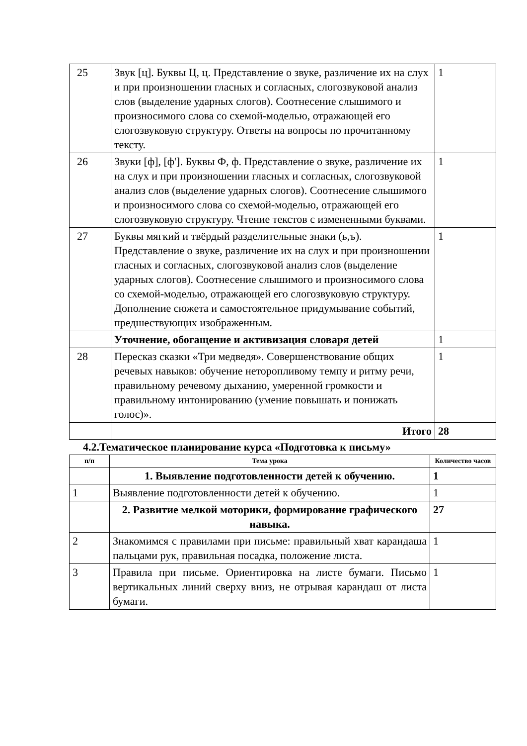| 25 | Звук [ц]. Буквы Ц, ц. Представление о звуке, различение их на слух и при произношении гласных и согласных, слогозвуковой анализ слов (выделение ударных слогов). Соотнесение слышимого и произносимого слова со схемой-моделью, отражающей его слогозвуковую структуру. Ответы на вопросы по прочитанному тексту. | 1 |
| 26 | Звуки [ф], [ф']. Буквы Ф, ф. Представление о звуке, различение их на слух и при произношении гласных и согласных, слогозвуковой анализ слов (выделение ударных слогов). Соотнесение слышимого и произносимого слова со схемой-моделью, отражающей его слогозвуковую структуру. Чтение текстов с измененными буквами. | 1 |
| 27 | Буквы мягкий и твёрдый разделительные знаки (ь,ъ). Представление о звуке, различение их на слух и при произношении гласных и согласных, слогозвуковой анализ слов (выделение ударных слогов). Соотнесение слышимого и произносимого слова со схемой-моделью, отражающей его слогозвуковую структуру. Дополнение сюжета и самостоятельное придумывание событий, предшествующих изображенным. | 1 |
| | Уточнение, обогащение и активизация словаря детей | 1 |
| 28 | Пересказ сказки «Три медведя». Совершенствование общих речевых навыков: обучение неторопливому темпу и ритму речи, правильному речевому дыханию, умеренной громкости и правильному интонированию (умение повышать и понижать голос)». | 1 |
| | Итого | 28 |
4.2.Тематическое планирование курса «Подготовка к письму»
| п/п | Тема урока | Количество часов |
| --- | --- | --- |
| | 1. Выявление подготовленности детей к обучению. | 1 |
| 1 | Выявление подготовленности детей к обучению. | 1 |
| | 2. Развитие мелкой моторики, формирование графического навыка. | 27 |
| 2 | Знакомимся с правилами при письме: правильный хват карандаша пальцами рук, правильная посадка, положение листа. | 1 |
| 3 | Правила при письме. Ориентировка на листе бумаги. Письмо вертикальных линий сверху вниз, не отрывая карандаш от листа бумаги. | 1 |